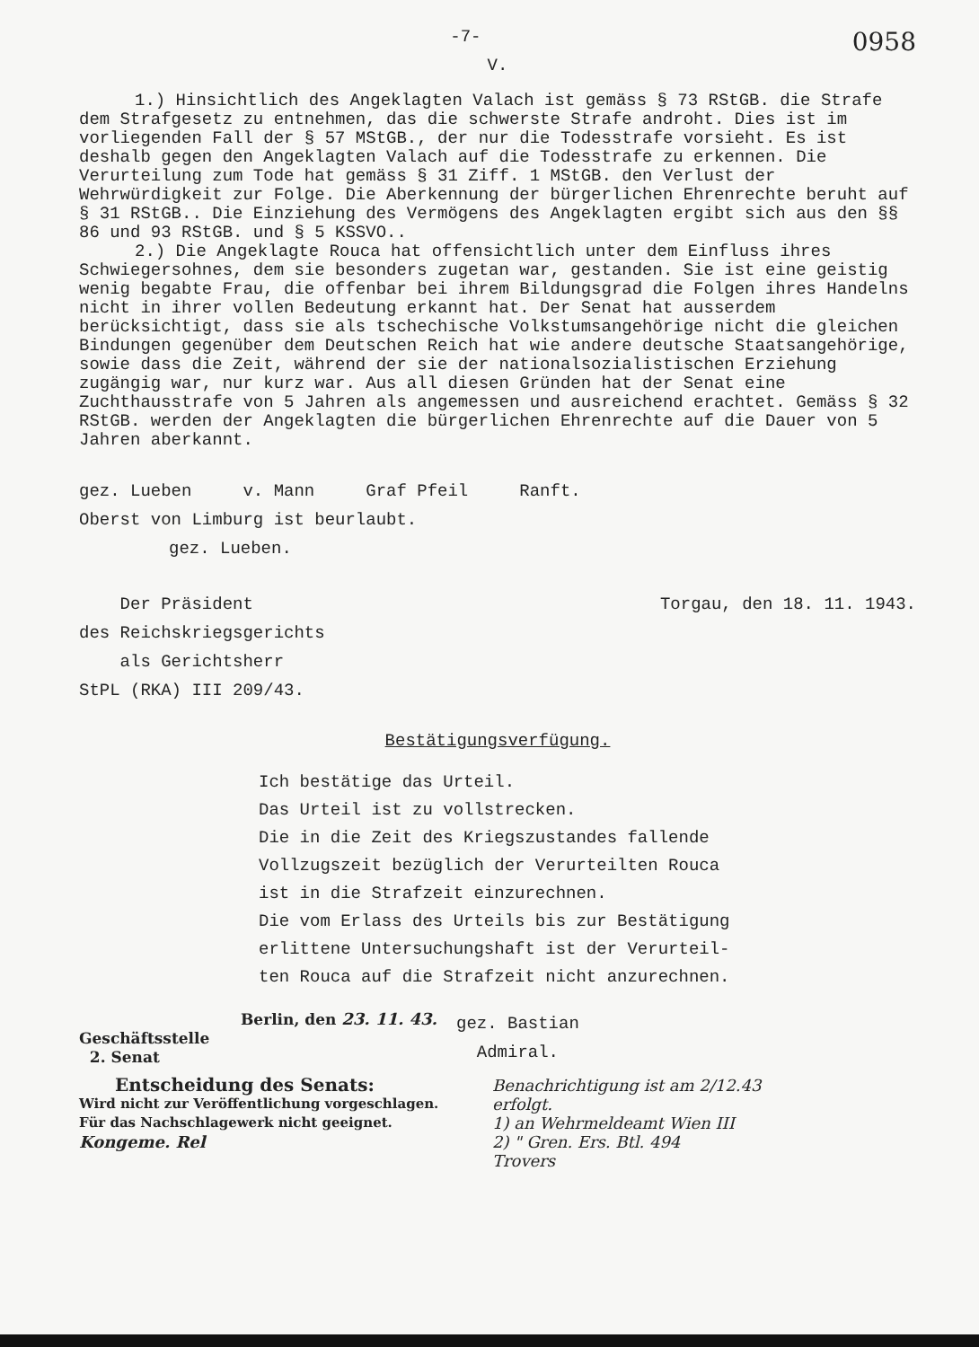-7- 0958
V.
1.) Hinsichtlich des Angeklagten Valach ist gemäss § 73 RStGB. die Strafe dem Strafgesetz zu entnehmen, das die schwerste Strafe androht. Dies ist im vorliegenden Fall der § 57 MStGB., der nur die Todesstrafe vorsieht. Es ist deshalb gegen den Angeklagten Valach auf die Todesstrafe zu erkennen. Die Verurteilung zum Tode hat gemäss § 31 Ziff. 1 MStGB. den Verlust der Wehrwürdigkeit zur Folge. Die Aberkennung der bürgerlichen Ehrenrechte beruht auf § 31 RStGB.. Die Einziehung des Vermögens des Angeklagten ergibt sich aus den §§ 86 und 93 RStGB. und § 5 KSSVO..
2.) Die Angeklagte Rouca hat offensichtlich unter dem Einfluss ihres Schwiegersohnes, dem sie besonders zugetan war, gestanden. Sie ist eine geistig wenig begabte Frau, die offenbar bei ihrem Bildungsgrad die Folgen ihres Handelns nicht in ihrer vollen Bedeutung erkannt hat. Der Senat hat ausserdem berücksichtigt, dass sie als tschechische Volkstumsangehörige nicht die gleichen Bindungen gegenüber dem Deutschen Reich hat wie andere deutsche Staatsangehörige, sowie dass die Zeit, während der sie der nationalsozialistischen Erziehung zugängig war, nur kurz war. Aus all diesen Gründen hat der Senat eine Zuchthausstrafe von 5 Jahren als angemessen und ausreichend erachtet. Gemäss § 32 RStGB. werden der Angeklagten die bürgerlichen Ehrenrechte auf die Dauer von 5 Jahren aberkannt.
gez. Lueben v. Mann Graf Pfeil Ranft.
Oberst von Limburg ist beurlaubt.
gez. Lueben.
Der Präsident Torgau, den 18. 11. 1943.
des Reichskriegsgerichts
als Gerichtsherr
StPL (RKA) III 209/43.
Bestätigungsverfügung.
Ich bestätige das Urteil.
Das Urteil ist zu vollstrecken.
Die in die Zeit des Kriegszustandes fallende
Vollzugszeit bezüglich der Verurteilten Rouca
ist in die Strafzeit einzurechnen.
Die vom Erlass des Urteils bis zur Bestätigung
erlittene Untersuchungshaft ist der Verurteil-
ten Rouca auf die Strafzeit nicht anzurechnen.
Berlin, den 23. 11. 43.
Geschäftsstelle
2. Senat
gez. Bastian
Admiral.
Entscheidung des Senats:
Wird nicht zur Veröffentlichung vorgeschlagen.
Für das Nachschlagewerk nicht geeignet.
Kongeme. Rel
Benachrichtigung ist am 2/12.43
erfolgt.
1) an Wehrmeldeamt Wien III
2) " Gren. Ers. Btl. 494
Trovers